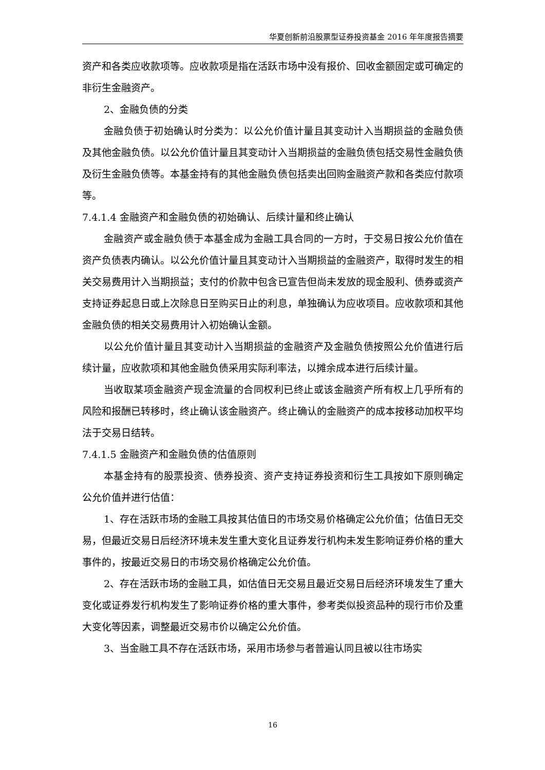华夏创新前沿股票型证券投资基金 2016 年年度报告摘要
资产和各类应收款项等。应收款项是指在活跃市场中没有报价、回收金额固定或可确定的非衍生金融资产。
2、金融负债的分类
金融负债于初始确认时分类为：以公允价值计量且其变动计入当期损益的金融负债及其他金融负债。以公允价值计量且其变动计入当期损益的金融负债包括交易性金融负债及衍生金融负债等。本基金持有的其他金融负债包括卖出回购金融资产款和各类应付款项等。
7.4.1.4 金融资产和金融负债的初始确认、后续计量和终止确认
金融资产或金融负债于本基金成为金融工具合同的一方时，于交易日按公允价值在资产负债表内确认。以公允价值计量且其变动计入当期损益的金融资产，取得时发生的相关交易费用计入当期损益；支付的价款中包含已宣告但尚未发放的现金股利、债券或资产支持证券起息日或上次除息日至购买日止的利息，单独确认为应收项目。应收款项和其他金融负债的相关交易费用计入初始确认金额。
以公允价值计量且其变动计入当期损益的金融资产及金融负债按照公允价值进行后续计量，应收款项和其他金融负债采用实际利率法，以摊余成本进行后续计量。
当收取某项金融资产现金流量的合同权利已终止或该金融资产所有权上几乎所有的风险和报酬已转移时，终止确认该金融资产。终止确认的金融资产的成本按移动加权平均法于交易日结转。
7.4.1.5 金融资产和金融负债的估值原则
本基金持有的股票投资、债券投资、资产支持证券投资和衍生工具按如下原则确定公允价值并进行估值：
1、存在活跃市场的金融工具按其估值日的市场交易价格确定公允价值；估值日无交易，但最近交易日后经济环境未发生重大变化且证券发行机构未发生影响证券价格的重大事件的，按最近交易日的市场交易价格确定公允价值。
2、存在活跃市场的金融工具，如估值日无交易且最近交易日后经济环境发生了重大变化或证券发行机构发生了影响证券价格的重大事件，参考类似投资品种的现行市价及重大变化等因素，调整最近交易市价以确定公允价值。
3、当金融工具不存在活跃市场，采用市场参与者普遍认同且被以往市场实
16